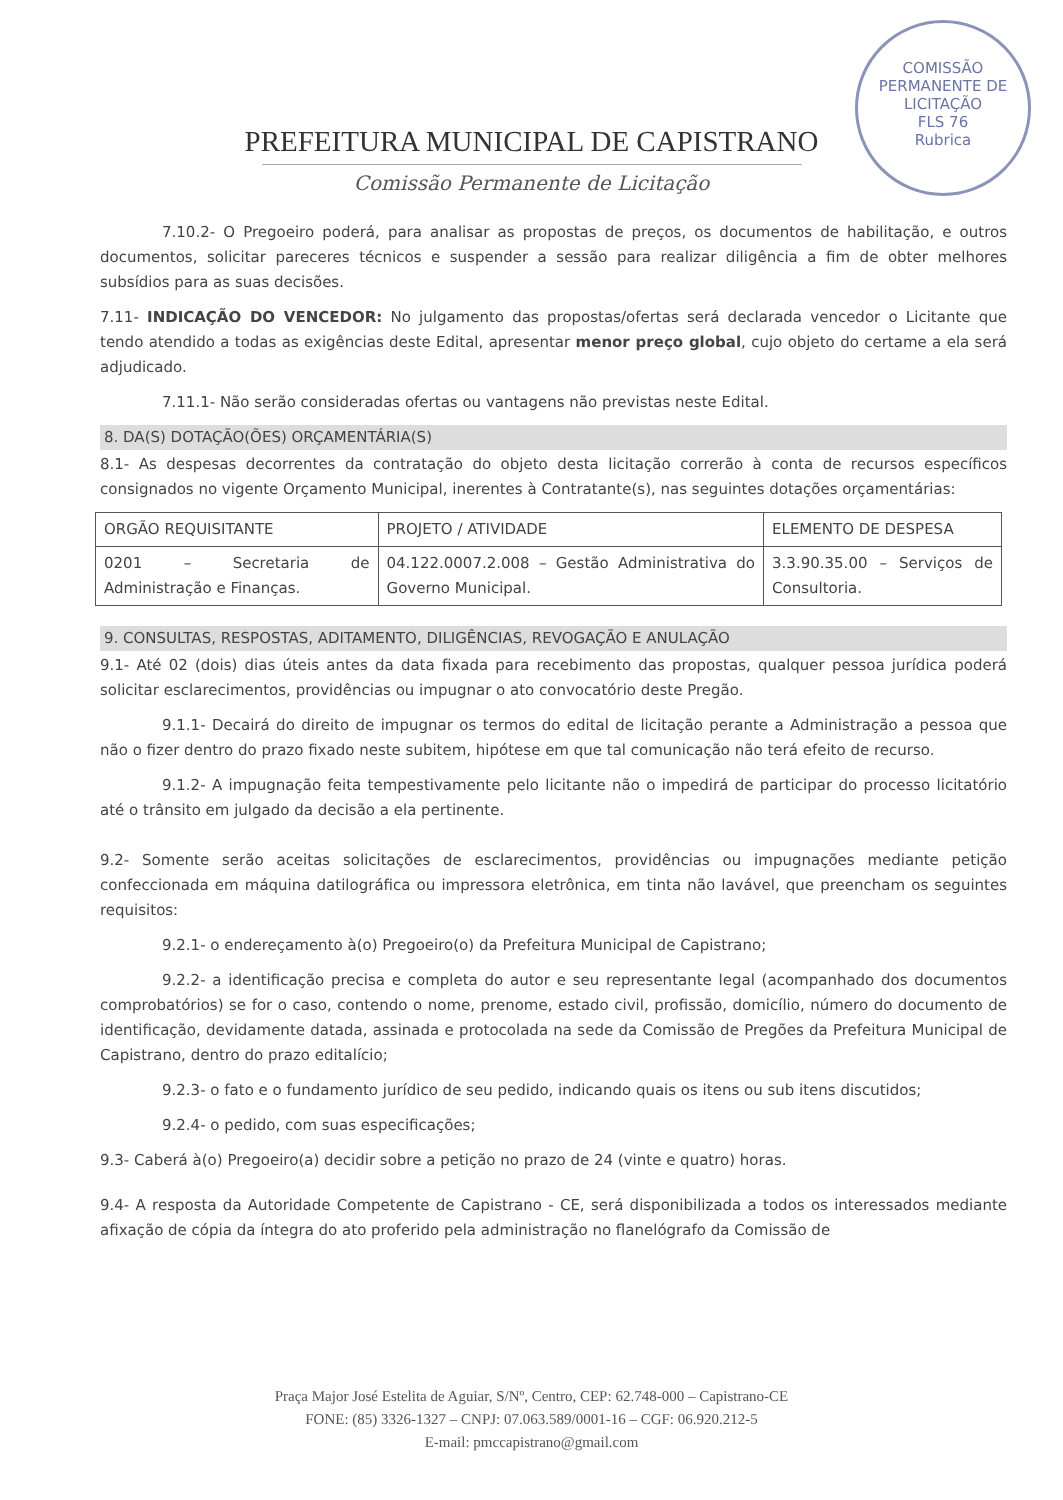COMISSÃO PERMANENTE DE LICITAÇÃO
FLS 76
Rubrica
PREFEITURA MUNICIPAL DE CAPISTRANO
Comissão Permanente de Licitação
7.10.2- O Pregoeiro poderá, para analisar as propostas de preços, os documentos de habilitação, e outros documentos, solicitar pareceres técnicos e suspender a sessão para realizar diligência a fim de obter melhores subsídios para as suas decisões.
7.11- INDICAÇÃO DO VENCEDOR: No julgamento das propostas/ofertas será declarada vencedor o Licitante que tendo atendido a todas as exigências deste Edital, apresentar menor preço global, cujo objeto do certame a ela será adjudicado.
7.11.1- Não serão consideradas ofertas ou vantagens não previstas neste Edital.
8. DA(S) DOTAÇÃO(ÕES) ORÇAMENTÁRIA(S)
8.1- As despesas decorrentes da contratação do objeto desta licitação correrão à conta de recursos específicos consignados no vigente Orçamento Municipal, inerentes à Contratante(s), nas seguintes dotações orçamentárias:
| ORGÃO REQUISITANTE | PROJETO / ATIVIDADE | ELEMENTO DE DESPESA |
| --- | --- | --- |
| 0201 – Secretaria de Administração e Finanças. | 04.122.0007.2.008 – Gestão Administrativa do Governo Municipal. | 3.3.90.35.00 – Serviços de Consultoria. |
9. CONSULTAS, RESPOSTAS, ADITAMENTO, DILIGÊNCIAS, REVOGAÇÃO E ANULAÇÃO
9.1- Até 02 (dois) dias úteis antes da data fixada para recebimento das propostas, qualquer pessoa jurídica poderá solicitar esclarecimentos, providências ou impugnar o ato convocatório deste Pregão.
9.1.1- Decairá do direito de impugnar os termos do edital de licitação perante a Administração a pessoa que não o fizer dentro do prazo fixado neste subitem, hipótese em que tal comunicação não terá efeito de recurso.
9.1.2- A impugnação feita tempestivamente pelo licitante não o impedirá de participar do processo licitatório até o trânsito em julgado da decisão a ela pertinente.
9.2- Somente serão aceitas solicitações de esclarecimentos, providências ou impugnações mediante petição confeccionada em máquina datilográfica ou impressora eletrônica, em tinta não lavável, que preencham os seguintes requisitos:
9.2.1- o endereçamento à(o) Pregoeiro(o) da Prefeitura Municipal de Capistrano;
9.2.2- a identificação precisa e completa do autor e seu representante legal (acompanhado dos documentos comprobatórios) se for o caso, contendo o nome, prenome, estado civil, profissão, domicílio, número do documento de identificação, devidamente datada, assinada e protocolada na sede da Comissão de Pregões da Prefeitura Municipal de Capistrano, dentro do prazo editalício;
9.2.3- o fato e o fundamento jurídico de seu pedido, indicando quais os itens ou sub itens discutidos;
9.2.4- o pedido, com suas especificações;
9.3- Caberá à(o) Pregoeiro(a) decidir sobre a petição no prazo de 24 (vinte e quatro) horas.
9.4- A resposta da Autoridade Competente de Capistrano - CE, será disponibilizada a todos os interessados mediante afixação de cópia da íntegra do ato proferido pela administração no flanelógrafo da Comissão de
Praça Major José Estelita de Aguiar, S/Nº, Centro, CEP: 62.748-000 – Capistrano-CE
FONE: (85) 3326-1327 – CNPJ: 07.063.589/0001-16 – CGF: 06.920.212-5
E-mail: pmccapistrano@gmail.com